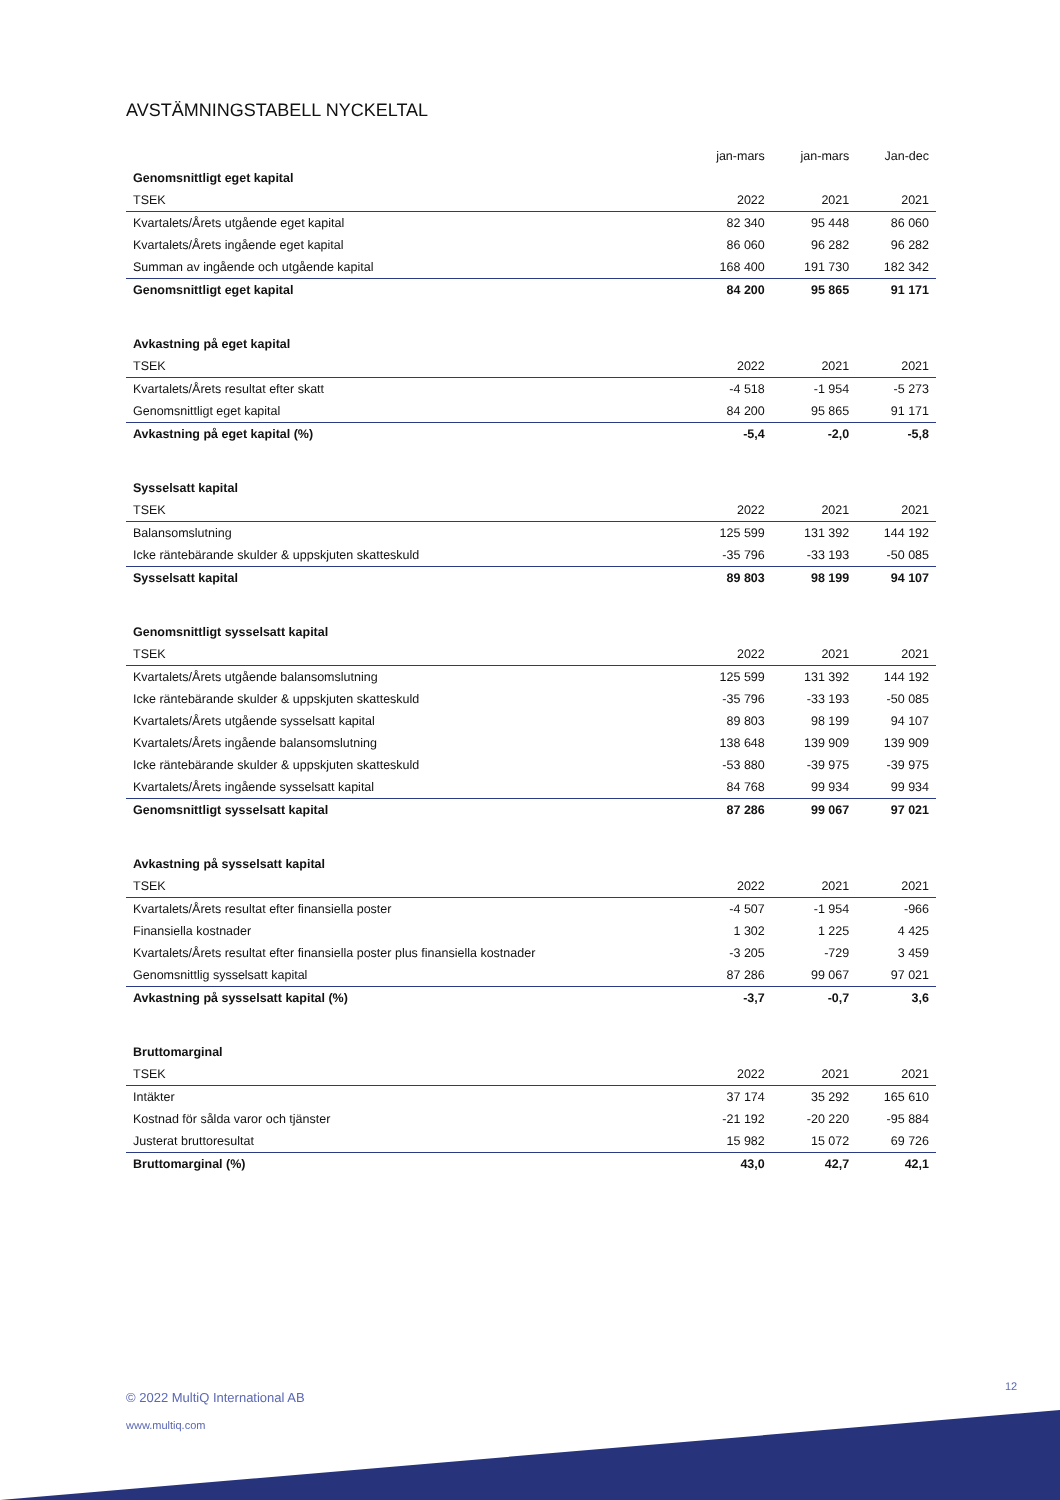AVSTÄMNINGSTABELL NYCKELTAL
| | jan-mars | jan-mars | Jan-dec |
| --- | --- | --- | --- |
| Genomsnittligt eget kapital | | | |
| TSEK | 2022 | 2021 | 2021 |
| Kvartalets/Årets utgående eget kapital | 82 340 | 95 448 | 86 060 |
| Kvartalets/Årets ingående eget kapital | 86 060 | 96 282 | 96 282 |
| Summan av ingående och utgående kapital | 168 400 | 191 730 | 182 342 |
| Genomsnittligt eget kapital | 84 200 | 95 865 | 91 171 |
| Avkastning på eget kapital | | | |
| TSEK | 2022 | 2021 | 2021 |
| Kvartalets/Årets resultat efter skatt | -4 518 | -1 954 | -5 273 |
| Genomsnittligt eget kapital | 84 200 | 95 865 | 91 171 |
| Avkastning på eget kapital (%) | -5,4 | -2,0 | -5,8 |
| Sysselsatt kapital | | | |
| TSEK | 2022 | 2021 | 2021 |
| Balansomslutning | 125 599 | 131 392 | 144 192 |
| Icke räntebärande skulder & uppskjuten skatteskuld | -35 796 | -33 193 | -50 085 |
| Sysselsatt kapital | 89 803 | 98 199 | 94 107 |
| Genomsnittligt sysselsatt kapital | | | |
| TSEK | 2022 | 2021 | 2021 |
| Kvartalets/Årets utgående balansomslutning | 125 599 | 131 392 | 144 192 |
| Icke räntebärande skulder & uppskjuten skatteskuld | -35 796 | -33 193 | -50 085 |
| Kvartalets/Årets utgående sysselsatt kapital | 89 803 | 98 199 | 94 107 |
| Kvartalets/Årets ingående balansomslutning | 138 648 | 139 909 | 139 909 |
| Icke räntebärande skulder & uppskjuten skatteskuld | -53 880 | -39 975 | -39 975 |
| Kvartalets/Årets ingående sysselsatt kapital | 84 768 | 99 934 | 99 934 |
| Genomsnittligt sysselsatt kapital | 87 286 | 99 067 | 97 021 |
| Avkastning på sysselsatt kapital | | | |
| TSEK | 2022 | 2021 | 2021 |
| Kvartalets/Årets resultat efter finansiella poster | -4 507 | -1 954 | -966 |
| Finansiella kostnader | 1 302 | 1 225 | 4 425 |
| Kvartalets/Årets resultat efter finansiella poster plus finansiella kostnader | -3 205 | -729 | 3 459 |
| Genomsnittlig sysselsatt kapital | 87 286 | 99 067 | 97 021 |
| Avkastning på sysselsatt kapital (%) | -3,7 | -0,7 | 3,6 |
| Bruttomarginal | | | |
| TSEK | 2022 | 2021 | 2021 |
| Intäkter | 37 174 | 35 292 | 165 610 |
| Kostnad för sålda varor och tjänster | -21 192 | -20 220 | -95 884 |
| Justerat bruttoresultat | 15 982 | 15 072 | 69 726 |
| Bruttomarginal (%) | 43,0 | 42,7 | 42,1 |
12
© 2022 MultiQ International AB
www.multiq.com